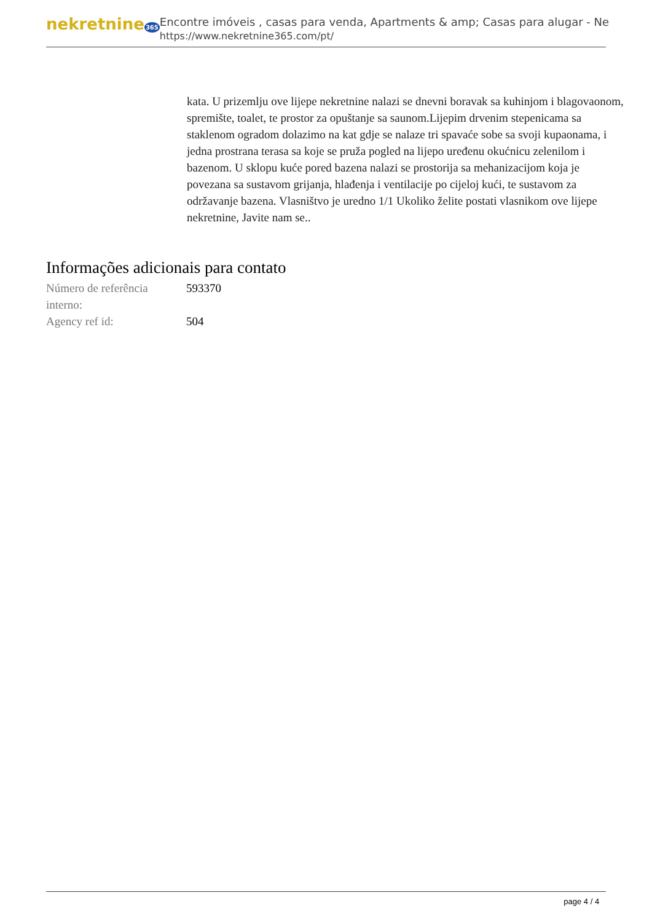nekretnine365
Encontre imóveis , casas para venda, Apartments & amp; Casas para alugar - Ne
https://www.nekretnine365.com/pt/
kata. U prizemlju ove lijepe nekretnine nalazi se dnevni boravak sa kuhinjom i blagovaonom, spremište, toalet, te prostor za opuštanje sa saunom.Lijepim drvenim stepenicama sa staklenom ogradom dolazimo na kat gdje se nalaze tri spavaće sobe sa svoji kupaonama, i jedna prostrana terasa sa koje se pruža pogled na lijepo uređenu okućnicu zelenilom i bazenom. U sklopu kuće pored bazena nalazi se prostorija sa mehanizacijom koja je povezana sa sustavom grijanja, hlađenja i ventilacije po cijeloj kući, te sustavom za održavanje bazena. Vlasništvo je uredno 1/1 Ukoliko želite postati vlasnikom ove lijepe nekretnine, Javite nam se..
Informações adicionais para contato
| Número de referência interno: | 593370 |
| Agency ref id: | 504 |
page 4 / 4